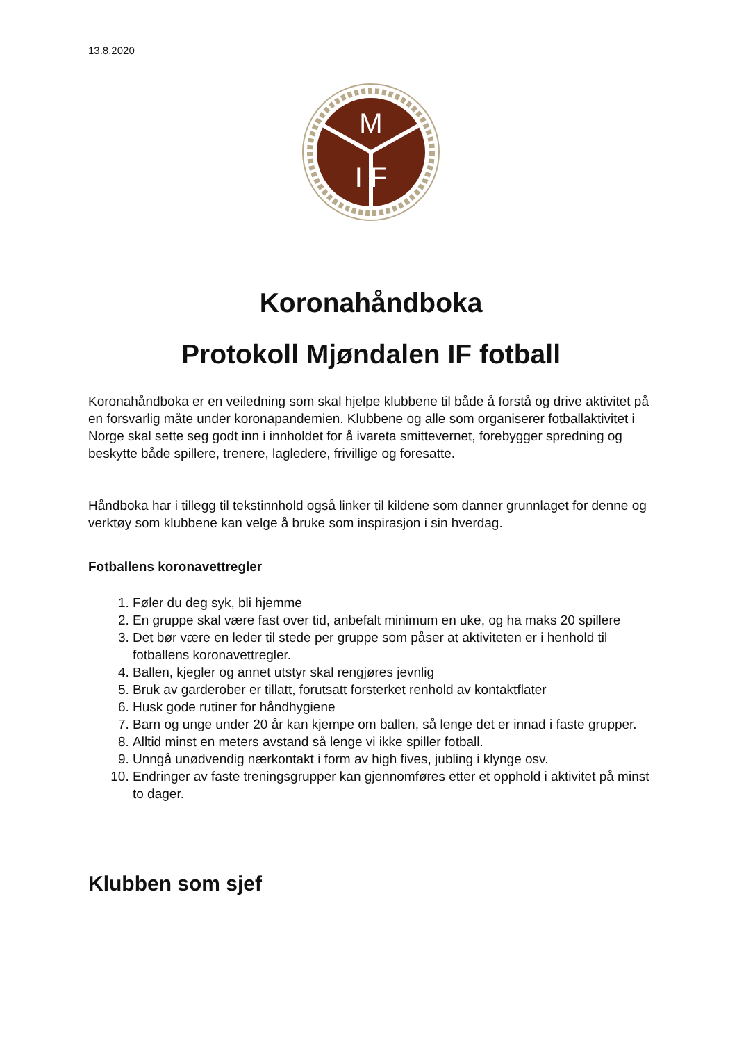13.8.2020
M
I F
Koronahåndboka
Protokoll Mjøndalen IF fotball
Koronahåndboka er en veiledning som skal hjelpe klubbene til både å forstå og drive aktivitet på en forsvarlig måte under koronapandemien. Klubbene og alle som organiserer fotballaktivitet i Norge skal sette seg godt inn i innholdet for å ivareta smittevernet, forebygger spredning og beskytte både spillere, trenere, lagledere, frivillige og foresatte.
Håndboka har i tillegg til tekstinnhold også linker til kildene som danner grunnlaget for denne og verktøy som klubbene kan velge å bruke som inspirasjon i sin hverdag.
Fotballens koronavettregler
1. Føler du deg syk, bli hjemme
2. En gruppe skal være fast over tid, anbefalt minimum en uke, og ha maks 20 spillere
3. Det bør være en leder til stede per gruppe som påser at aktiviteten er i henhold til fotballens koronavettregler.
4. Ballen, kjegler og annet utstyr skal rengjøres jevnlig
5. Bruk av garderober er tillatt, forutsatt forsterket renhold av kontaktflater
6. Husk gode rutiner for håndhygiene
7. Barn og unge under 20 år kan kjempe om ballen, så lenge det er innad i faste grupper.
8. Alltid minst en meters avstand så lenge vi ikke spiller fotball.
9. Unngå unødvendig nærkontakt i form av high fives, jubling i klynge osv.
10. Endringer av faste treningsgrupper kan gjennomføres etter et opphold i aktivitet på minst to dager.
Klubben som sjef